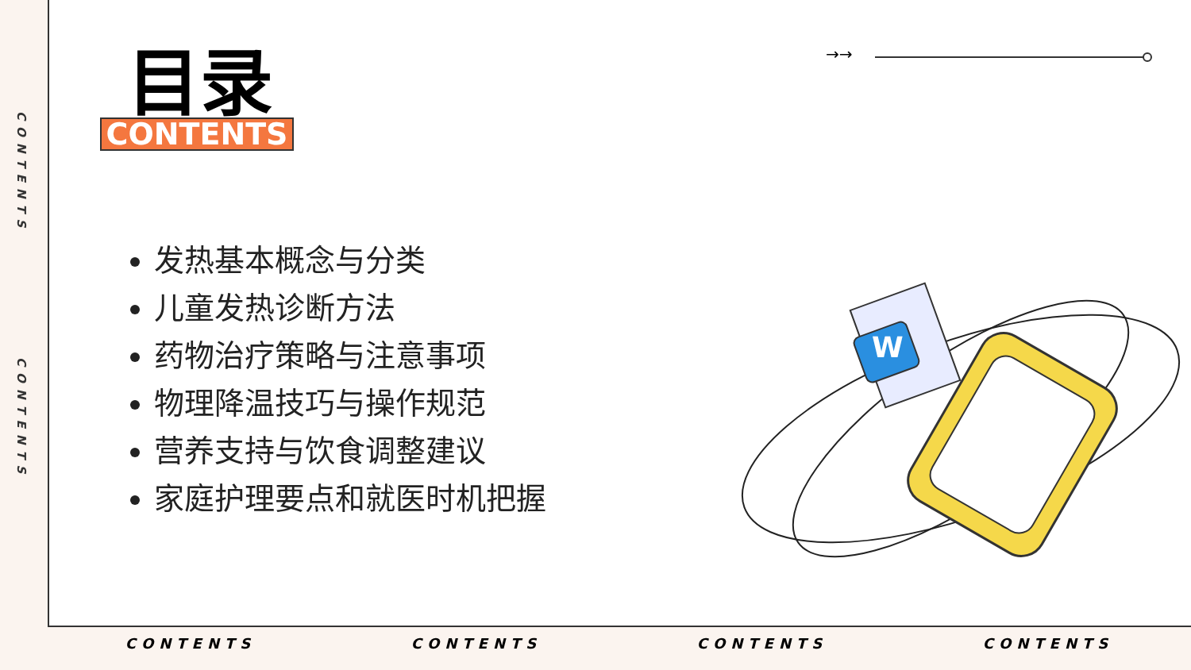CONTENTS
CONTENTS
→→
目录
CONTENTS
发热基本概念与分类
儿童发热诊断方法
药物治疗策略与注意事项
物理降温技巧与操作规范
营养支持与饮食调整建议
家庭护理要点和就医时机把握
W
CONTENTS CONTENTS CONTENTS CONTENTS